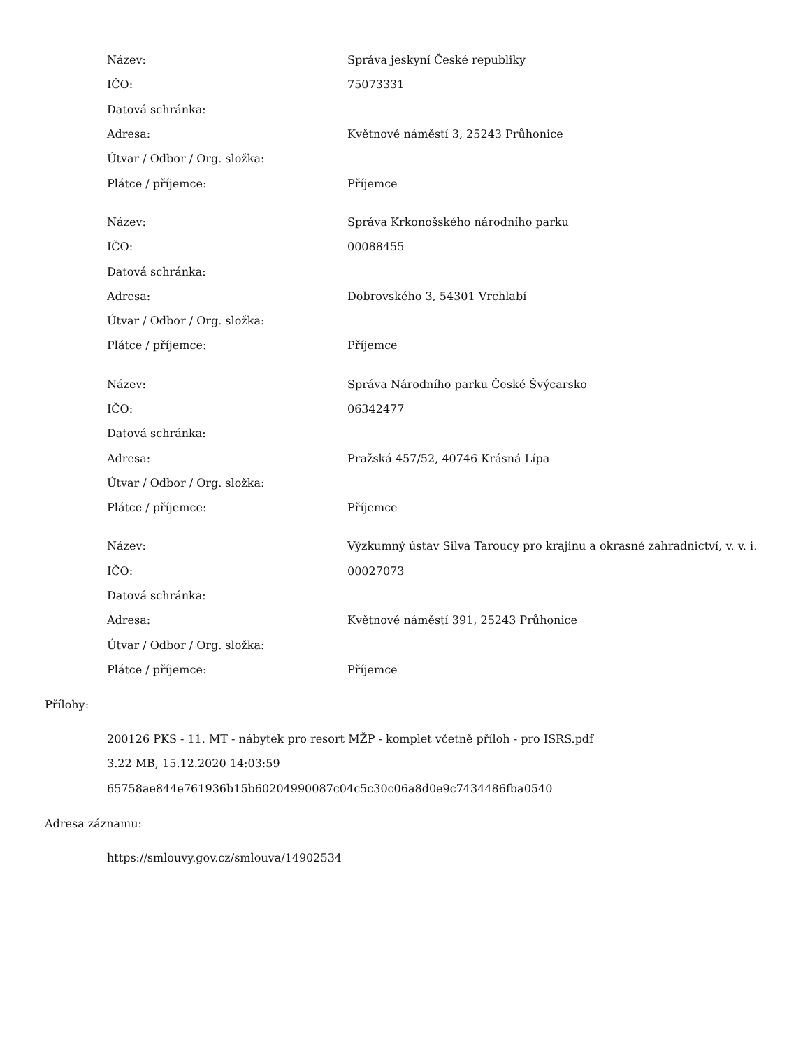| Název: | Správa jeskyní České republiky |
| IČO: | 75073331 |
| Datová schránka: | |
| Adresa: | Květnové náměstí 3, 25243 Průhonice |
| Útvar / Odbor / Org. složka: | |
| Plátce / příjemce: | Příjemce |
| Název: | Správa Krkonošského národního parku |
| IČO: | 00088455 |
| Datová schránka: | |
| Adresa: | Dobrovského 3, 54301 Vrchlabí |
| Útvar / Odbor / Org. složka: | |
| Plátce / příjemce: | Příjemce |
| Název: | Správa Národního parku České Švýcarsko |
| IČO: | 06342477 |
| Datová schránka: | |
| Adresa: | Pražská 457/52, 40746 Krásná Lípa |
| Útvar / Odbor / Org. složka: | |
| Plátce / příjemce: | Příjemce |
| Název: | Výzkumný ústav Silva Taroucy pro krajinu a okrasné zahradnictví, v. v. i. |
| IČO: | 00027073 |
| Datová schránka: | |
| Adresa: | Květnové náměstí 391, 25243 Průhonice |
| Útvar / Odbor / Org. složka: | |
| Plátce / příjemce: | Příjemce |
Přílohy:
200126 PKS - 11. MT - nábytek pro resort MŽP - komplet včetně příloh - pro ISRS.pdf
3.22 MB, 15.12.2020 14:03:59
65758ae844e761936b15b60204990087c04c5c30c06a8d0e9c7434486fba0540
Adresa záznamu:
https://smlouvy.gov.cz/smlouva/14902534